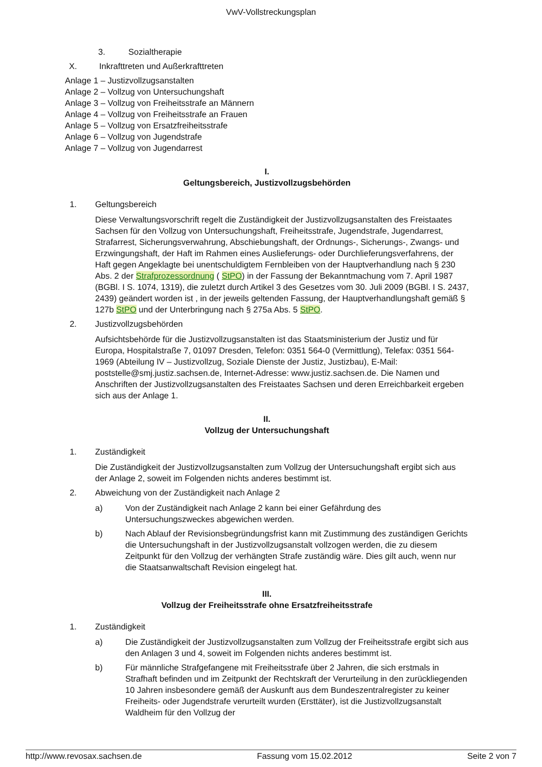VwV-Vollstreckungsplan
3. Sozialtherapie
X. Inkrafttreten und Außerkrafttreten
Anlage 1 – Justizvollzugsanstalten
Anlage 2 – Vollzug von Untersuchungshaft
Anlage 3 – Vollzug von Freiheitsstrafe an Männern
Anlage 4 – Vollzug von Freiheitsstrafe an Frauen
Anlage 5 – Vollzug von Ersatzfreiheitsstrafe
Anlage 6 – Vollzug von Jugendstrafe
Anlage 7 – Vollzug von Jugendarrest
I.
Geltungsbereich, Justizvollzugsbehörden
1. Geltungsbereich
Diese Verwaltungsvorschrift regelt die Zuständigkeit der Justizvollzugsanstalten des Freistaates Sachsen für den Vollzug von Untersuchungshaft, Freiheitsstrafe, Jugendstrafe, Jugendarrest, Strafarrest, Sicherungsverwahrung, Abschiebungshaft, der Ordnungs-, Sicherungs-, Zwangs- und Erzwingungshaft, der Haft im Rahmen eines Auslieferungs- oder Durchlieferungsverfahrens, der Haft gegen Angeklagte bei unentschuldigtem Fernbleiben von der Hauptverhandlung nach § 230 Abs. 2 der Strafprozessordnung ( StPO) in der Fassung der Bekanntmachung vom 7. April 1987 (BGBl. I S. 1074, 1319), die zuletzt durch Artikel 3 des Gesetzes vom 30. Juli 2009 (BGBl. I S. 2437, 2439) geändert worden ist , in der jeweils geltenden Fassung, der Hauptverhandlungshaft gemäß § 127b StPO und der Unterbringung nach § 275a Abs. 5 StPO.
2. Justizvollzugsbehörden
Aufsichtsbehörde für die Justizvollzugsanstalten ist das Staatsministerium der Justiz und für Europa, Hospitalstraße 7, 01097 Dresden, Telefon: 0351 564-0 (Vermittlung), Telefax: 0351 564-1969 (Abteilung IV – Justizvollzug, Soziale Dienste der Justiz, Justizbau), E-Mail: poststelle@smj.justiz.sachsen.de, Internet-Adresse: www.justiz.sachsen.de. Die Namen und Anschriften der Justizvollzugsanstalten des Freistaates Sachsen und deren Erreichbarkeit ergeben sich aus der Anlage 1.
II.
Vollzug der Untersuchungshaft
1. Zuständigkeit
Die Zuständigkeit der Justizvollzugsanstalten zum Vollzug der Untersuchungshaft ergibt sich aus der Anlage 2, soweit im Folgenden nichts anderes bestimmt ist.
2. Abweichung von der Zuständigkeit nach Anlage 2
a) Von der Zuständigkeit nach Anlage 2 kann bei einer Gefährdung des Untersuchungszweckes abgewichen werden.
b) Nach Ablauf der Revisionsbegründungsfrist kann mit Zustimmung des zuständigen Gerichts die Untersuchungshaft in der Justizvollzugsanstalt vollzogen werden, die zu diesem Zeitpunkt für den Vollzug der verhängten Strafe zuständig wäre. Dies gilt auch, wenn nur die Staatsanwaltschaft Revision eingelegt hat.
III.
Vollzug der Freiheitsstrafe ohne Ersatzfreiheitsstrafe
1. Zuständigkeit
a) Die Zuständigkeit der Justizvollzugsanstalten zum Vollzug der Freiheitsstrafe ergibt sich aus den Anlagen 3 und 4, soweit im Folgenden nichts anderes bestimmt ist.
b) Für männliche Strafgefangene mit Freiheitsstrafe über 2 Jahren, die sich erstmals in Strafhaft befinden und im Zeitpunkt der Rechtskraft der Verurteilung in den zurückliegenden 10 Jahren insbesondere gemäß der Auskunft aus dem Bundeszentralregister zu keiner Freiheits- oder Jugendstrafe verurteilt wurden (Ersttäter), ist die Justizvollzugsanstalt Waldheim für den Vollzug der
http://www.revosax.sachsen.de Fassung vom 15.02.2012 Seite 2 von 7